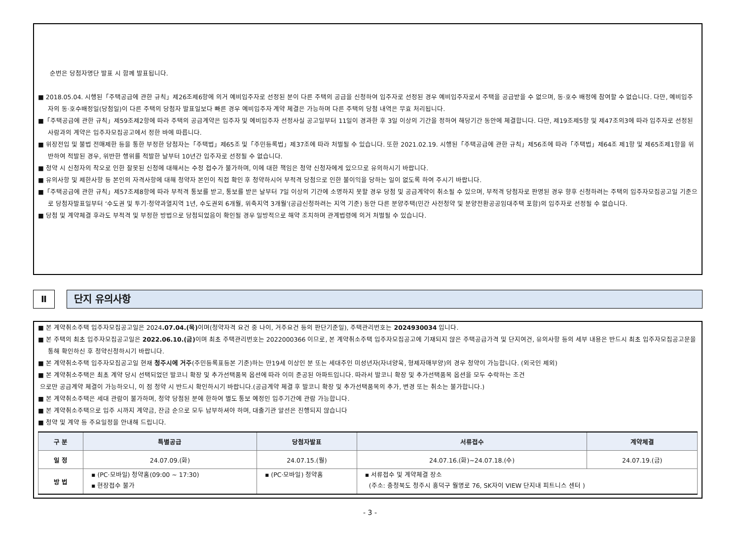순번은 당첨자명단 발표 시 함께 발표됩니다.
■ 2018.05.04. 시행된「주택공급에 관한 규칙」제26조제6항에 의거 예비입주자로 선정된 분이 다른 주택의 공급을 신청하여 입주자로 선정된 경우 예비입주자로서 주택을 공급받을 수 없으며, 동·호수 배정에 참여할 수 없습니다. 다만, 예비입주자의 동·호수배정일(당첨일)이 다른 주택의 당첨자 발표일보다 빠른 경우 예비입주자 계약 체결은 가능하며 다른 주택의 당첨 내역은 무효 처리됩니다.
■「주택공급에 관한 규칙」제59조제2항에 따라 주택의 공급계약은 입주자 및 예비입주자 선정사실 공고일부터 11일이 경과한 후 3일 이상의 기간을 정하여 해당기간 동안에 체결합니다. 다만, 제19조제5항 및 제47조의3에 따라 입주자로 선정된 사람과의 계약은 입주자모집공고에서 정한 바에 따릅니다.
■ 위장전입 및 불법 전매제한 등을 통한 부정한 당첨자는「주택법」제65조 및「주민등록법」제37조에 따라 처벌될 수 있습니다. 또한 2021.02.19. 시행된「주택공급에 관한 규칙」제56조에 따라「주택법」제64조 제1항 및 제65조제1항을 위반하여 적발된 경우, 위반한 행위를 적발한 날부터 10년간 입주자로 선정될 수 없습니다.
■ 청약 시 신청자의 착오로 인한 잘못된 신청에 대해서는 수정 접수가 불가하며, 이에 대한 책임은 청약 신청자에게 있으므로 유의하시기 바랍니다.
■ 유의사항 및 제한사항 등 본인의 자격사항에 대해 청약자 본인이 직접 확인 후 청약하시어 부적격 당첨으로 인한 불이익을 당하는 일이 없도록 하여 주시기 바랍니다.
■「주택공급에 관한 규칙」제57조제8항에 따라 부적격 통보를 받고, 통보를 받은 날부터 7일 이상의 기간에 소명하지 못할 경우 당첨 및 공급계약이 취소될 수 있으며, 부적격 당첨자로 판명된 경우 향후 신청하려는 주택의 입주자모집공고일 기준으로 당첨자발표일부터 ‘수도권 및 투기·청약과열지역 1년, 수도권외 6개월, 위축지역 3개월’(공급신청하려는 지역 기준) 동안 다른 분양주택(민간 사전청약 및 분양전환공공임대주택 포함)의 입주자로 선정될 수 없습니다.
■ 당첨 및 계약체결 후라도 부적격 및 부정한 방법으로 당첨되었음이 확인될 경우 일방적으로 해약 조치하며 관계법령에 의거 처벌될 수 있습니다.
Ⅱ 단지 유의사항
■ 본 계약취소주택 입주자모집공고일은 2024.07.04.(목) 이며(청약자격 요건 중 나이, 거주요건 등의 판단기준일), 주택관리번호는 2024930034 입니다.
■ 본 주택의 최초 입주자모집공고일은 2022.06.10.(금) 이며 최초 주택관리번호는 2022000366 이므로, 본 계약취소주택 입주자모집공고에 기재되지 않은 주택공급가격 및 단지여건, 유의사항 등의 세부 내용은 반드시 최초 입주자모집공고문을 통해 확인하신 후 청약신청하시기 바랍니다.
■ 본 계약취소주택 입주자모집공고일 현재 청주시에 거주(주민등록표등본 기준)하는 만19세 이상인 분 또는 세대주인 미성년자(자녀양육, 형제자매부양)의 경우 청약이 가능합니다. (외국인 제외)
■ 본 계약취소주택은 최초 계약 당시 선택되었던 발코니 확장 및 추가선택품목 옵션에 따라 이미 준공된 아파트입니다. 따라서 발코니 확장 및 추가선택품목 옵션을 모두 수락하는 조건
으로만 공급계약 체결이 가능하오니, 이 점 청약 시 반드시 확인하시기 바랍니다.(공급계약 체결 후 발코니 확장 및 추가선택품목의 추가, 변경 또는 취소는 불가합니다.)
■ 본 계약취소주택은 세대 관람이 불가하며, 청약 당첨된 분에 한하여 별도 통보 예정인 입주기간에 관람 가능합니다.
■ 본 계약취소주택으로 입주 시까지 계약금, 잔금 순으로 모두 납부하셔야 하며, 대출기관 알선은 진행되지 않습니다
■ 청약 및 계약 등 주요일정을 안내해 드립니다.
| 구 분 | 특별공급 | 당첨자발표 | 서류접수 | 계약체결 |
| --- | --- | --- | --- | --- |
| 일 정 | 24.07.09.(화) | 24.07.15.(월) | 24.07.16.(화)~24.07.18.(수) | 24.07.19.(금) |
| 방 법 | ▪ (PC·모바일) 청약홈(09:00 ~ 17:30) ▪ 현장접수 불가 | ▪ (PC·모바일) 청약홈 | ▪ 서류접수 및 계약체결 장소 (주소: 충청북도 청주시 흥덕구 월명로 76, SK자이 VIEW 단지내 피트니스 센터 ) | |
- 3 -